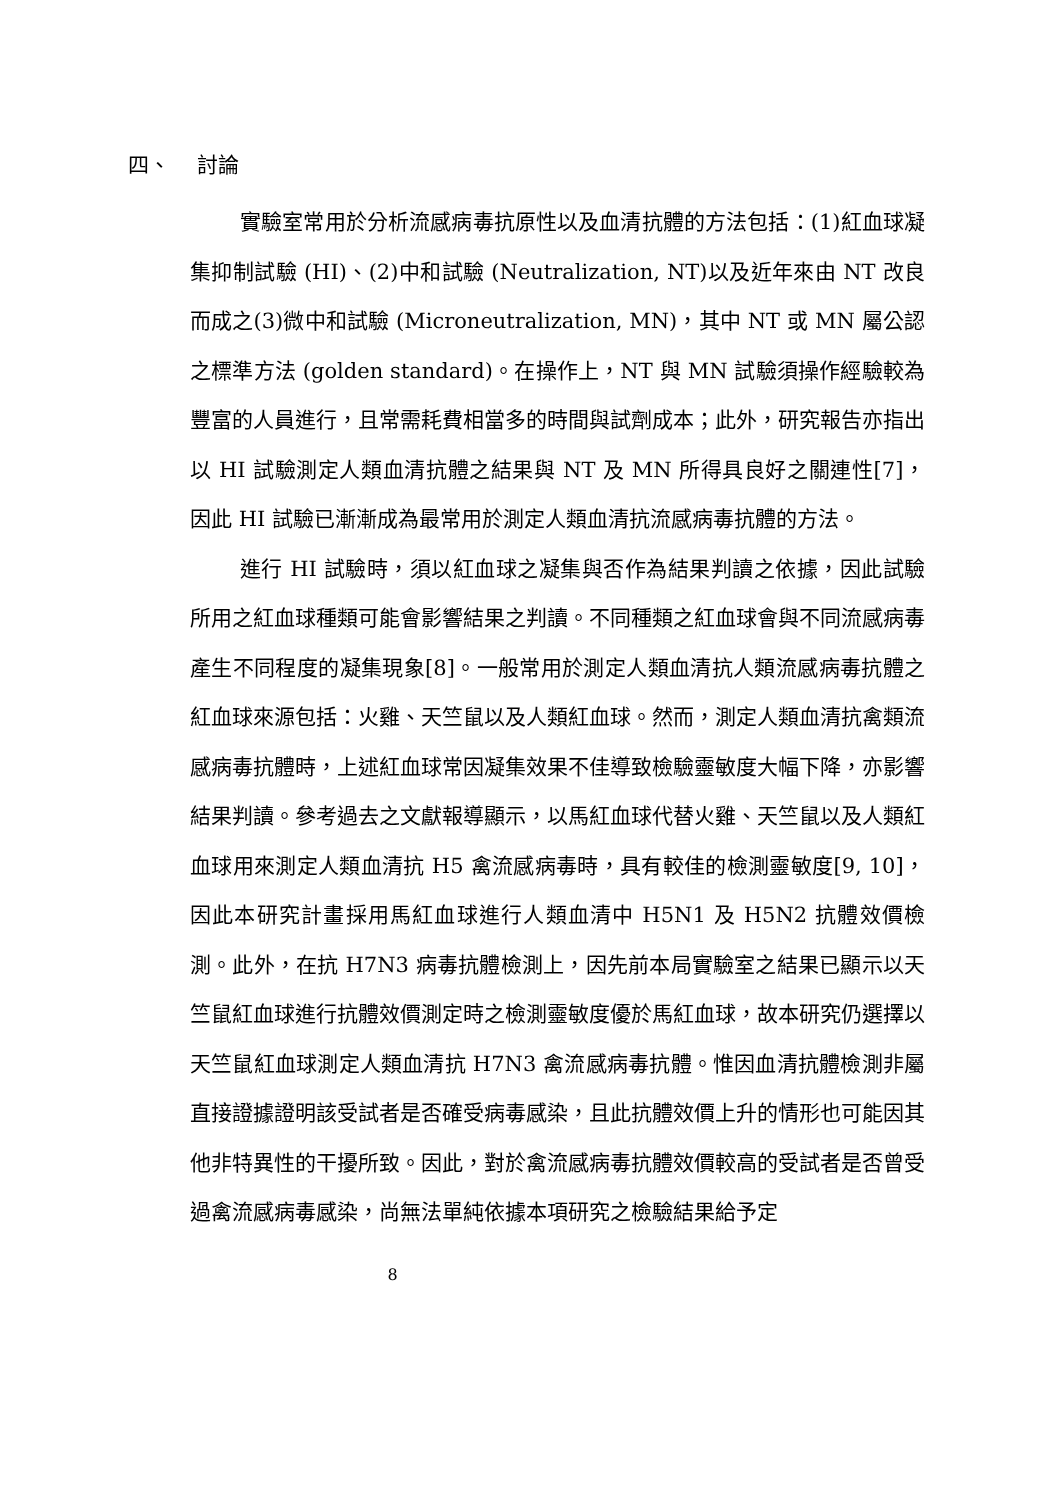四、 討論
實驗室常用於分析流感病毒抗原性以及血清抗體的方法包括：(1)紅血球凝集抑制試驗 (HI)、(2)中和試驗 (Neutralization, NT)以及近年來由 NT 改良而成之(3)微中和試驗 (Microneutralization, MN)，其中 NT 或 MN 屬公認之標準方法 (golden standard)。在操作上，NT 與 MN 試驗須操作經驗較為豐富的人員進行，且常需耗費相當多的時間與試劑成本；此外，研究報告亦指出以 HI 試驗測定人類血清抗體之結果與 NT 及 MN 所得具良好之關連性[7]，因此 HI 試驗已漸漸成為最常用於測定人類血清抗流感病毒抗體的方法。
進行 HI 試驗時，須以紅血球之凝集與否作為結果判讀之依據，因此試驗所用之紅血球種類可能會影響結果之判讀。不同種類之紅血球會與不同流感病毒產生不同程度的凝集現象[8]。一般常用於測定人類血清抗人類流感病毒抗體之紅血球來源包括：火雞、天竺鼠以及人類紅血球。然而，測定人類血清抗禽類流感病毒抗體時，上述紅血球常因凝集效果不佳導致檢驗靈敏度大幅下降，亦影響結果判讀。參考過去之文獻報導顯示，以馬紅血球代替火雞、天竺鼠以及人類紅血球用來測定人類血清抗 H5 禽流感病毒時，具有較佳的檢測靈敏度[9, 10]，因此本研究計畫採用馬紅血球進行人類血清中 H5N1 及 H5N2 抗體效價檢測。此外，在抗 H7N3 病毒抗體檢測上，因先前本局實驗室之結果已顯示以天竺鼠紅血球進行抗體效價測定時之檢測靈敏度優於馬紅血球，故本研究仍選擇以天竺鼠紅血球測定人類血清抗 H7N3 禽流感病毒抗體。惟因血清抗體檢測非屬直接證據證明該受試者是否確受病毒感染，且此抗體效價上升的情形也可能因其他非特異性的干擾所致。因此，對於禽流感病毒抗體效價較高的受試者是否曾受過禽流感病毒感染，尚無法單純依據本項研究之檢驗結果給予定
8